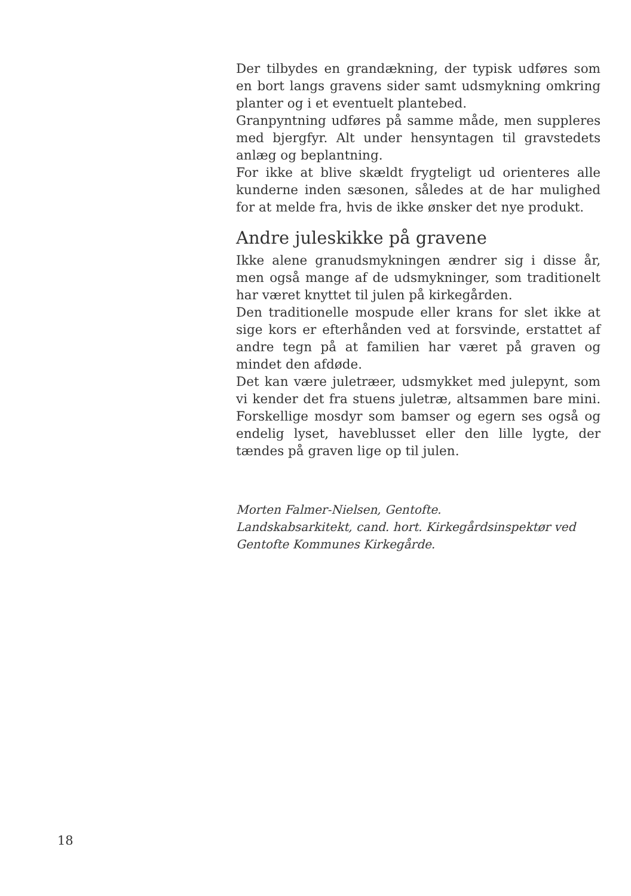Der tilbydes en grandækning, der typisk udføres som en bort langs gravens sider samt udsmykning omkring planter og i et eventuelt plantebed.
Granpyntning udføres på samme måde, men suppleres med bjergfyr. Alt under hensyntagen til gravstedets anlæg og beplantning.
For ikke at blive skældt frygteligt ud orienteres alle kunderne inden sæsonen, således at de har mulighed for at melde fra, hvis de ikke ønsker det nye produkt.
Andre juleskikke på gravene
Ikke alene granudsmykningen ændrer sig i disse år, men også mange af de udsmykninger, som traditionelt har været knyttet til julen på kirkegården.
Den traditionelle mospude eller krans for slet ikke at sige kors er efterhånden ved at forsvinde, erstattet af andre tegn på at familien har været på graven og mindet den afdøde.
Det kan være juletræer, udsmykket med julepynt, som vi kender det fra stuens juletræ, altsammen bare mini. Forskellige mosdyr som bamser og egern ses også og endelig lyset, haveblusset eller den lille lygte, der tændes på graven lige op til julen.
Morten Falmer-Nielsen, Gentofte.
Landskabsarkitekt, cand. hort. Kirkegårdsinspektør ved Gentofte Kommunes Kirkegårde.
18